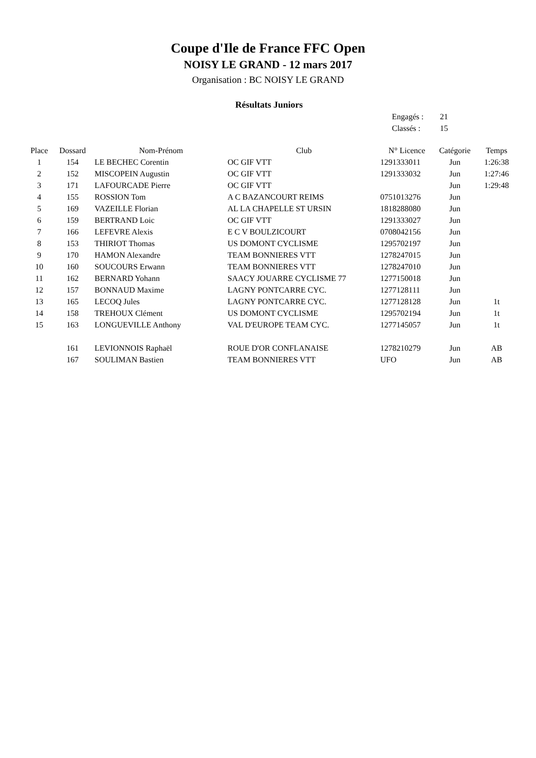Coupe d'Ile de France FFC Open
NOISY LE GRAND - 12 mars 2017
Organisation : BC NOISY LE GRAND
Résultats Juniors
Engagés : 21
Classés : 15
| Place | Dossard | Nom-Prénom | Club | N° Licence | Catégorie | Temps |
| --- | --- | --- | --- | --- | --- | --- |
| 1 | 154 | LE BECHEC Corentin | OC GIF VTT | 1291333011 | Jun | 1:26:38 |
| 2 | 152 | MISCOPEIN Augustin | OC GIF VTT | 1291333032 | Jun | 1:27:46 |
| 3 | 171 | LAFOURCADE Pierre | OC GIF VTT | | Jun | 1:29:48 |
| 4 | 155 | ROSSION Tom | A C BAZANCOURT REIMS | 0751013276 | Jun | |
| 5 | 169 | VAZEILLE Florian | AL LA CHAPELLE ST URSIN | 1818288080 | Jun | |
| 6 | 159 | BERTRAND Loic | OC GIF VTT | 1291333027 | Jun | |
| 7 | 166 | LEFEVRE Alexis | E C V BOULZICOURT | 0708042156 | Jun | |
| 8 | 153 | THIRIOT Thomas | US DOMONT CYCLISME | 1295702197 | Jun | |
| 9 | 170 | HAMON Alexandre | TEAM BONNIERES VTT | 1278247015 | Jun | |
| 10 | 160 | SOUCOURS Erwann | TEAM BONNIERES VTT | 1278247010 | Jun | |
| 11 | 162 | BERNARD Yohann | SAACY JOUARRE CYCLISME 77 | 1277150018 | Jun | |
| 12 | 157 | BONNAUD Maxime | LAGNY PONTCARRE CYC. | 1277128111 | Jun | |
| 13 | 165 | LECOQ Jules | LAGNY PONTCARRE CYC. | 1277128128 | Jun | 1t |
| 14 | 158 | TREHOUX Clément | US DOMONT CYCLISME | 1295702194 | Jun | 1t |
| 15 | 163 | LONGUEVILLE Anthony | VAL D'EUROPE TEAM CYC. | 1277145057 | Jun | 1t |
| | 161 | LEVIONNOIS Raphaël | ROUE D'OR CONFLANAISE | 1278210279 | Jun | AB |
| | 167 | SOULIMAN Bastien | TEAM BONNIERES VTT | UFO | Jun | AB |